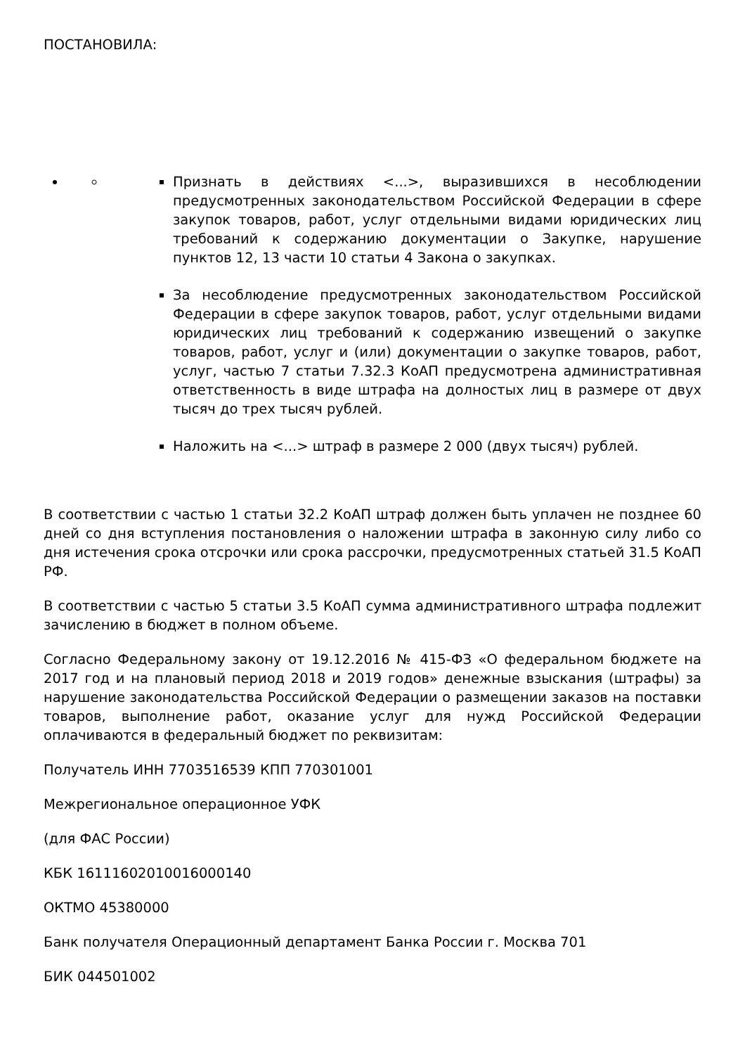ПОСТАНОВИЛА:
Признать в действиях <...>, выразившихся в несоблюдении предусмотренных законодательством Российской Федерации в сфере закупок товаров, работ, услуг отдельными видами юридических лиц требований к содержанию документации о Закупке, нарушение пунктов 12, 13 части 10 статьи 4 Закона о закупках.
За несоблюдение предусмотренных законодательством Российской Федерации в сфере закупок товаров, работ, услуг отдельными видами юридических лиц требований к содержанию извещений о закупке товаров, работ, услуг и (или) документации о закупке товаров, работ, услуг, частью 7 статьи 7.32.3 КоАП предусмотрена административная ответственность в виде штрафа на долностых лиц в размере от двух тысяч до трех тысяч рублей.
Наложить на <...> штраф в размере 2 000 (двух тысяч) рублей.
В соответствии с частью 1 статьи 32.2 КоАП штраф должен быть уплачен не позднее 60 дней со дня вступления постановления о наложении штрафа в законную силу либо со дня истечения срока отсрочки или срока рассрочки, предусмотренных статьей 31.5 КоАП РФ.
В соответствии с частью 5 статьи 3.5 КоАП сумма административного штрафа подлежит зачислению в бюджет в полном объеме.
Согласно Федеральному закону от 19.12.2016 № 415-ФЗ «О федеральном бюджете на 2017 год и на плановый период 2018 и 2019 годов» денежные взыскания (штрафы) за нарушение законодательства Российской Федерации о размещении заказов на поставки товаров, выполнение работ, оказание услуг для нужд Российской Федерации оплачиваются в федеральный бюджет по реквизитам:
Получатель ИНН 7703516539 КПП 770301001
Межрегиональное операционное УФК
(для ФАС России)
КБК 16111602010016000140
ОКТМО 45380000
Банк получателя Операционный департамент Банка России г. Москва 701
БИК 044501002